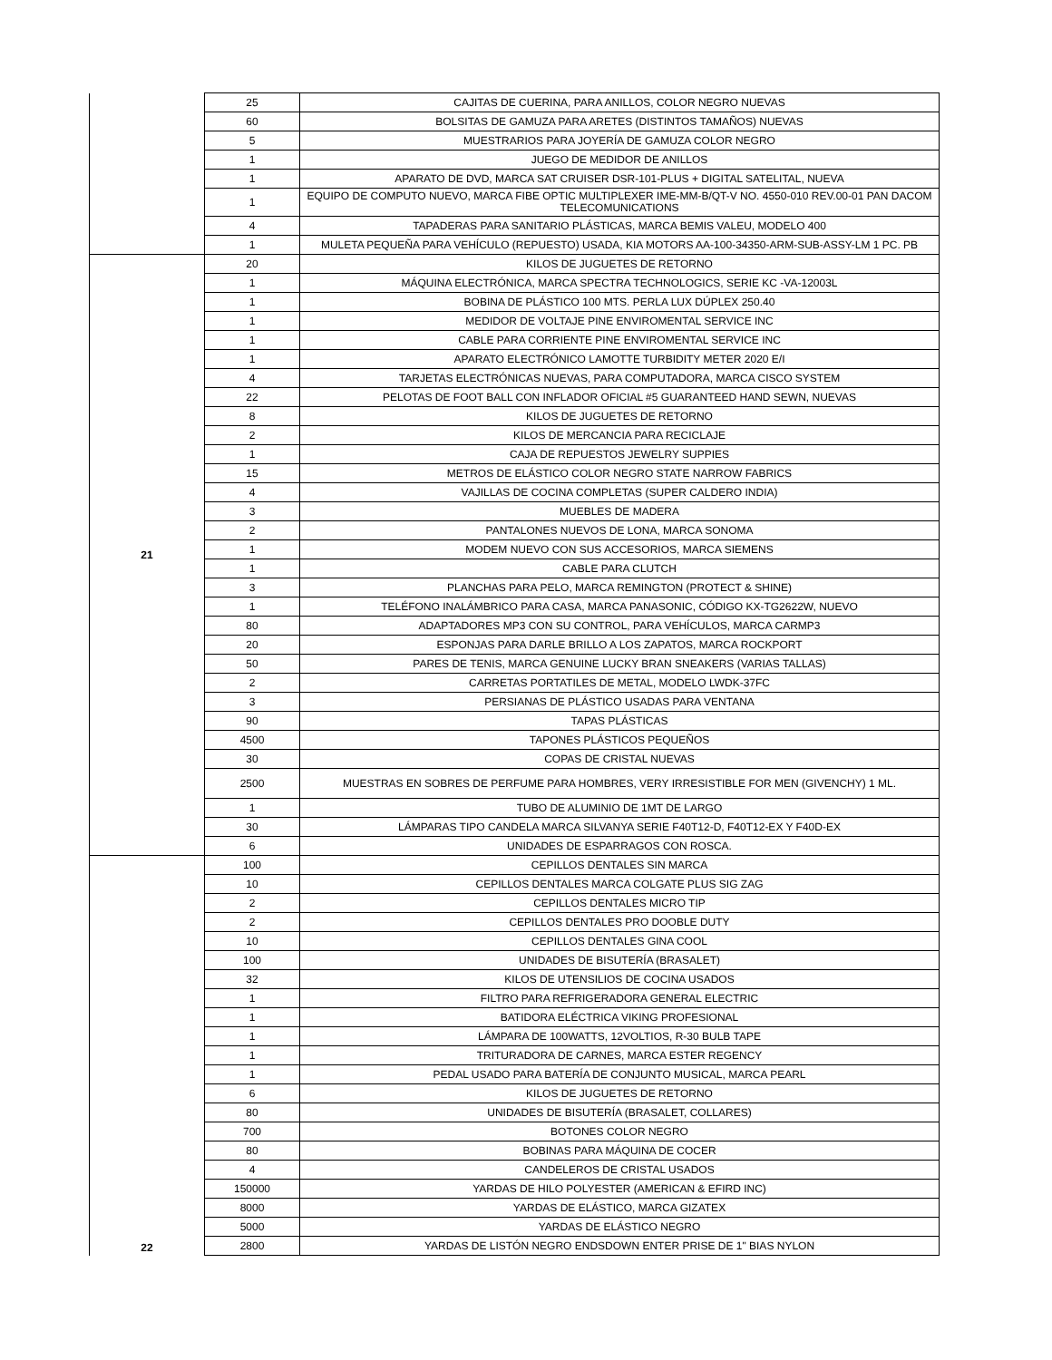| | 25 | CAJITAS DE CUERINA, PARA ANILLOS, COLOR NEGRO NUEVAS |
| | 60 | BOLSITAS DE GAMUZA PARA ARETES (DISTINTOS TAMAÑOS) NUEVAS |
| | 5 | MUESTRARIOS PARA JOYERÍA DE GAMUZA COLOR NEGRO |
| | 1 | JUEGO DE MEDIDOR DE ANILLOS |
| | 1 | APARATO DE DVD, MARCA SAT CRUISER DSR-101-PLUS + DIGITAL SATELITAL, NUEVA |
| | 1 | EQUIPO DE COMPUTO NUEVO, MARCA FIBE OPTIC MULTIPLEXER IME-MM-B/QT-V NO. 4550-010 REV.00-01 PAN DACOM TELECOMUNICATIONS |
| | 4 | TAPADERAS PARA SANITARIO PLÁSTICAS, MARCA BEMIS VALEU, MODELO 400 |
| | 1 | MULETA PEQUEÑA PARA VEHÍCULO (REPUESTO) USADA, KIA MOTORS AA-100-34350-ARM-SUB-ASSY-LM 1 PC. PB |
| 21 | 20 | KILOS DE JUGUETES DE RETORNO |
| | 1 | MÁQUINA ELECTRÓNICA, MARCA SPECTRA TECHNOLOGICS, SERIE KC -VA-12003L |
| | 1 | BOBINA DE PLÁSTICO 100 MTS. PERLA LUX DÚPLEX 250.40 |
| | 1 | MEDIDOR DE VOLTAJE PINE ENVIROMENTAL SERVICE INC |
| | 1 | CABLE PARA CORRIENTE PINE ENVIROMENTAL SERVICE INC |
| | 1 | APARATO ELECTRÓNICO LAMOTTE TURBIDITY METER 2020 E/I |
| | 4 | TARJETAS ELECTRÓNICAS NUEVAS, PARA COMPUTADORA, MARCA CISCO SYSTEM |
| | 22 | PELOTAS DE FOOT BALL CON INFLADOR OFICIAL #5 GUARANTEED HAND SEWN, NUEVAS |
| | 8 | KILOS DE JUGUETES DE RETORNO |
| | 2 | KILOS DE MERCANCIA PARA RECICLAJE |
| | 1 | CAJA DE REPUESTOS JEWELRY SUPPIES |
| | 15 | METROS DE ELÁSTICO COLOR NEGRO STATE NARROW FABRICS |
| | 4 | VAJILLAS DE COCINA COMPLETAS (SUPER CALDERO INDIA) |
| | 3 | MUEBLES DE MADERA |
| | 2 | PANTALONES NUEVOS DE LONA, MARCA SONOMA |
| | 1 | MODEM NUEVO CON SUS ACCESORIOS, MARCA SIEMENS |
| | 1 | CABLE PARA CLUTCH |
| | 3 | PLANCHAS PARA PELO, MARCA REMINGTON (PROTECT & SHINE) |
| | 1 | TELÉFONO INALÁMBRICO PARA CASA, MARCA PANASONIC, CÓDIGO KX-TG2622W, NUEVO |
| | 80 | ADAPTADORES MP3 CON SU CONTROL, PARA VEHÍCULOS, MARCA CARMP3 |
| | 20 | ESPONJAS PARA DARLE BRILLO A LOS ZAPATOS, MARCA ROCKPORT |
| | 50 | PARES DE TENIS, MARCA GENUINE LUCKY BRAN SNEAKERS (VARIAS TALLAS) |
| | 2 | CARRETAS PORTATILES DE METAL, MODELO LWDK-37FC |
| | 3 | PERSIANAS DE PLÁSTICO USADAS PARA VENTANA |
| | 90 | TAPAS PLÁSTICAS |
| | 4500 | TAPONES PLÁSTICOS PEQUEÑOS |
| | 30 | COPAS DE CRISTAL NUEVAS |
| | 2500 | MUESTRAS EN SOBRES DE PERFUME PARA HOMBRES, VERY IRRESISTIBLE FOR MEN (GIVENCHY) 1 ML. |
| | 1 | TUBO DE ALUMINIO DE 1MT DE LARGO |
| | 30 | LÁMPARAS TIPO CANDELA MARCA SILVANYA SERIE F40T12-D, F40T12-EX Y F40D-EX |
| | 6 | UNIDADES DE ESPARRAGOS CON ROSCA. |
| 22 | 100 | CEPILLOS DENTALES SIN MARCA |
| | 10 | CEPILLOS DENTALES MARCA COLGATE PLUS SIG ZAG |
| | 2 | CEPILLOS DENTALES MICRO TIP |
| | 2 | CEPILLOS DENTALES PRO DOOBLE DUTY |
| | 10 | CEPILLOS DENTALES GINA COOL |
| | 100 | UNIDADES DE BISUTERÍA (BRASALET) |
| | 32 | KILOS DE UTENSILIOS DE COCINA USADOS |
| | 1 | FILTRO PARA REFRIGERADORA GENERAL ELECTRIC |
| | 1 | BATIDORA ELÉCTRICA VIKING PROFESIONAL |
| | 1 | LÁMPARA DE 100WATTS, 12VOLTIOS, R-30 BULB TAPE |
| | 1 | TRITURADORA DE CARNES, MARCA ESTER REGENCY |
| | 1 | PEDAL USADO PARA BATERÍA DE CONJUNTO MUSICAL, MARCA PEARL |
| | 6 | KILOS DE JUGUETES DE RETORNO |
| | 80 | UNIDADES DE BISUTERÍA (BRASALET, COLLARES) |
| | 700 | BOTONES COLOR NEGRO |
| | 80 | BOBINAS PARA MÁQUINA DE COCER |
| | 4 | CANDELEROS DE CRISTAL USADOS |
| | 150000 | YARDAS DE HILO POLYESTER (AMERICAN & EFIRD INC) |
| | 8000 | YARDAS DE ELÁSTICO, MARCA GIZATEX |
| | 5000 | YARDAS DE ELÁSTICO NEGRO |
| | 2800 | YARDAS DE LISTÓN NEGRO ENDSDOWN ENTER PRISE DE 1" BIAS NYLON |